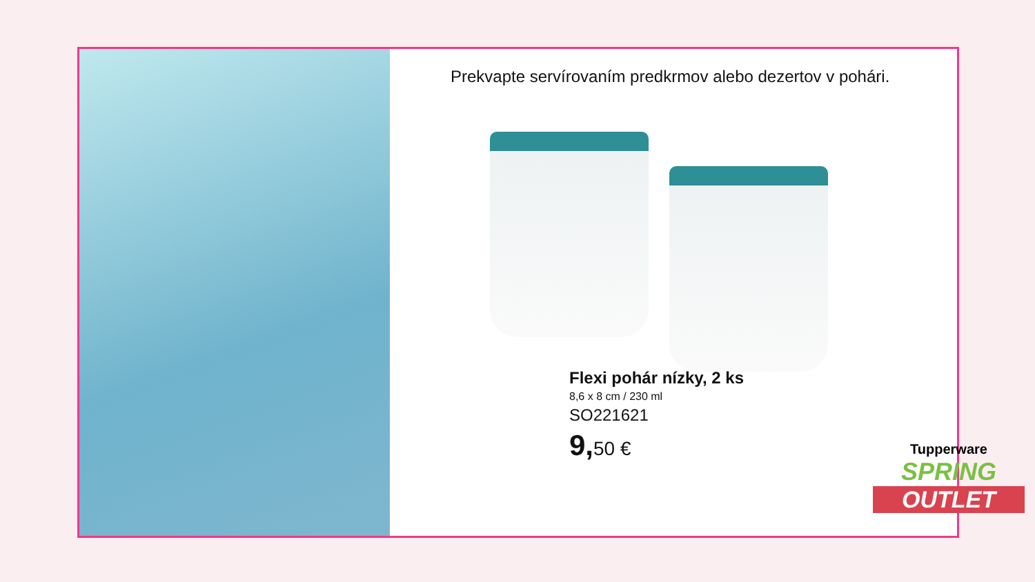Prekvapte servírovaním predkrmov alebo dezertov v pohári.
Flexi pohár nízky, 2 ks
8,6 x 8 cm / 230 ml
SO221621
9, 50 €
Tupperware
SPRING
OUTLET